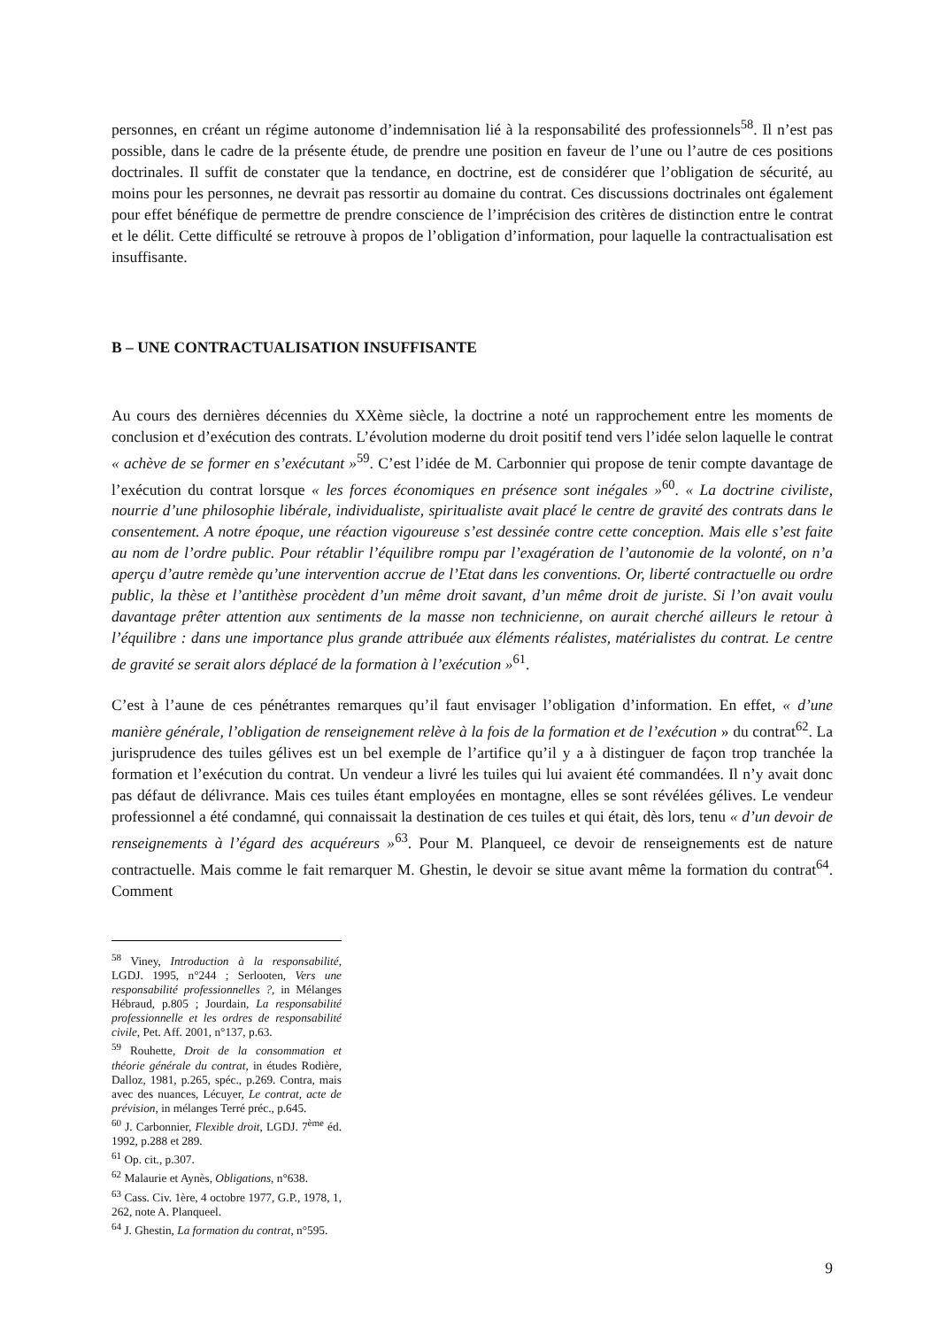personnes, en créant un régime autonome d’indemnisation lié à la responsabilité des professionnels<sup>58</sup>. Il n’est pas possible, dans le cadre de la présente étude, de prendre une position en faveur de l’une ou l’autre de ces positions doctrinales. Il suffit de constater que la tendance, en doctrine, est de considérer que l’obligation de sécurité, au moins pour les personnes, ne devrait pas ressortir au domaine du contrat. Ces discussions doctrinales ont également pour effet bénéfique de permettre de prendre conscience de l’imprécision des critères de distinction entre le contrat et le délit. Cette difficulté se retrouve à propos de l’obligation d’information, pour laquelle la contractualisation est insuffisante.
B – UNE CONTRACTUALISATION INSUFFISANTE
Au cours des dernières décennies du XXème siècle, la doctrine a noté un rapprochement entre les moments de conclusion et d’exécution des contrats. L’évolution moderne du droit positif tend vers l’idée selon laquelle le contrat « achève de se former en s’exécutant »<sup>59</sup>. C’est l’idée de M. Carbonnier qui propose de tenir compte davantage de l’exécution du contrat lorsque « les forces économiques en présence sont inégales »<sup>60</sup>. « La doctrine civiliste, nourrie d’une philosophie libérale, individualiste, spiritualiste avait placé le centre de gravité des contrats dans le consentement. A notre époque, une réaction vigoureuse s’est dessinée contre cette conception. Mais elle s’est faite au nom de l’ordre public. Pour rétablir l’équilibre rompu par l’exagération de l’autonomie de la volonté, on n’a aperçu d’autre remède qu’une intervention accrue de l’Etat dans les conventions. Or, liberté contractuelle ou ordre public, la thèse et l’antithèse procèdent d’un même droit savant, d’un même droit de juriste. Si l’on avait voulu davantage prêter attention aux sentiments de la masse non technicienne, on aurait cherché ailleurs le retour à l’équilibre : dans une importance plus grande attribuée aux éléments réalistes, matérialistes du contrat. Le centre de gravité se serait alors déplacé de la formation à l’exécution »<sup>61</sup>.
C’est à l’aune de ces pénétrantes remarques qu’il faut envisager l’obligation d’information. En effet, « d’une manière générale, l’obligation de renseignement relève à la fois de la formation et de l’exécution » du contrat<sup>62</sup>. La jurisprudence des tuiles gélives est un bel exemple de l’artifice qu’il y a à distinguer de façon trop tranchée la formation et l’exécution du contrat. Un vendeur a livré les tuiles qui lui avaient été commandées. Il n’y avait donc pas défaut de délivrance. Mais ces tuiles étant employées en montagne, elles se sont révélées gélives. Le vendeur professionnel a été condamné, qui connaissait la destination de ces tuiles et qui était, dès lors, tenu « d’un devoir de renseignements à l’égard des acquéreurs »<sup>63</sup>. Pour M. Planqueel, ce devoir de renseignements est de nature contractuelle. Mais comme le fait remarquer M. Ghestin, le devoir se situe avant même la formation du contrat<sup>64</sup>. Comment
<sup>58</sup> Viney, Introduction à la responsabilité, LGDJ. 1995, n°244 ; Serlooten, Vers une responsabilité professionnelles ?, in Mélanges Hébraud, p.805 ; Jourdain, La responsabilité professionnelle et les ordres de responsabilité civile, Pet. Aff. 2001, n°137, p.63.
<sup>59</sup> Rouhette, Droit de la consommation et théorie générale du contrat, in études Rodière, Dalloz, 1981, p.265, spéc., p.269. Contra, mais avec des nuances, Lécuyer, Le contrat, acte de prévision, in mélanges Terré préc., p.645.
<sup>60</sup> J. Carbonnier, Flexible droit, LGDJ. 7<sup>ème</sup> éd. 1992, p.288 et 289.
<sup>61</sup> Op. cit., p.307.
<sup>62</sup> Malaurie et Aynès, Obligations, n°638.
<sup>63</sup> Cass. Civ. 1ère, 4 octobre 1977, G.P., 1978, 1, 262, note A. Planqueel.
<sup>64</sup> J. Ghestin, La formation du contrat, n°595.
9